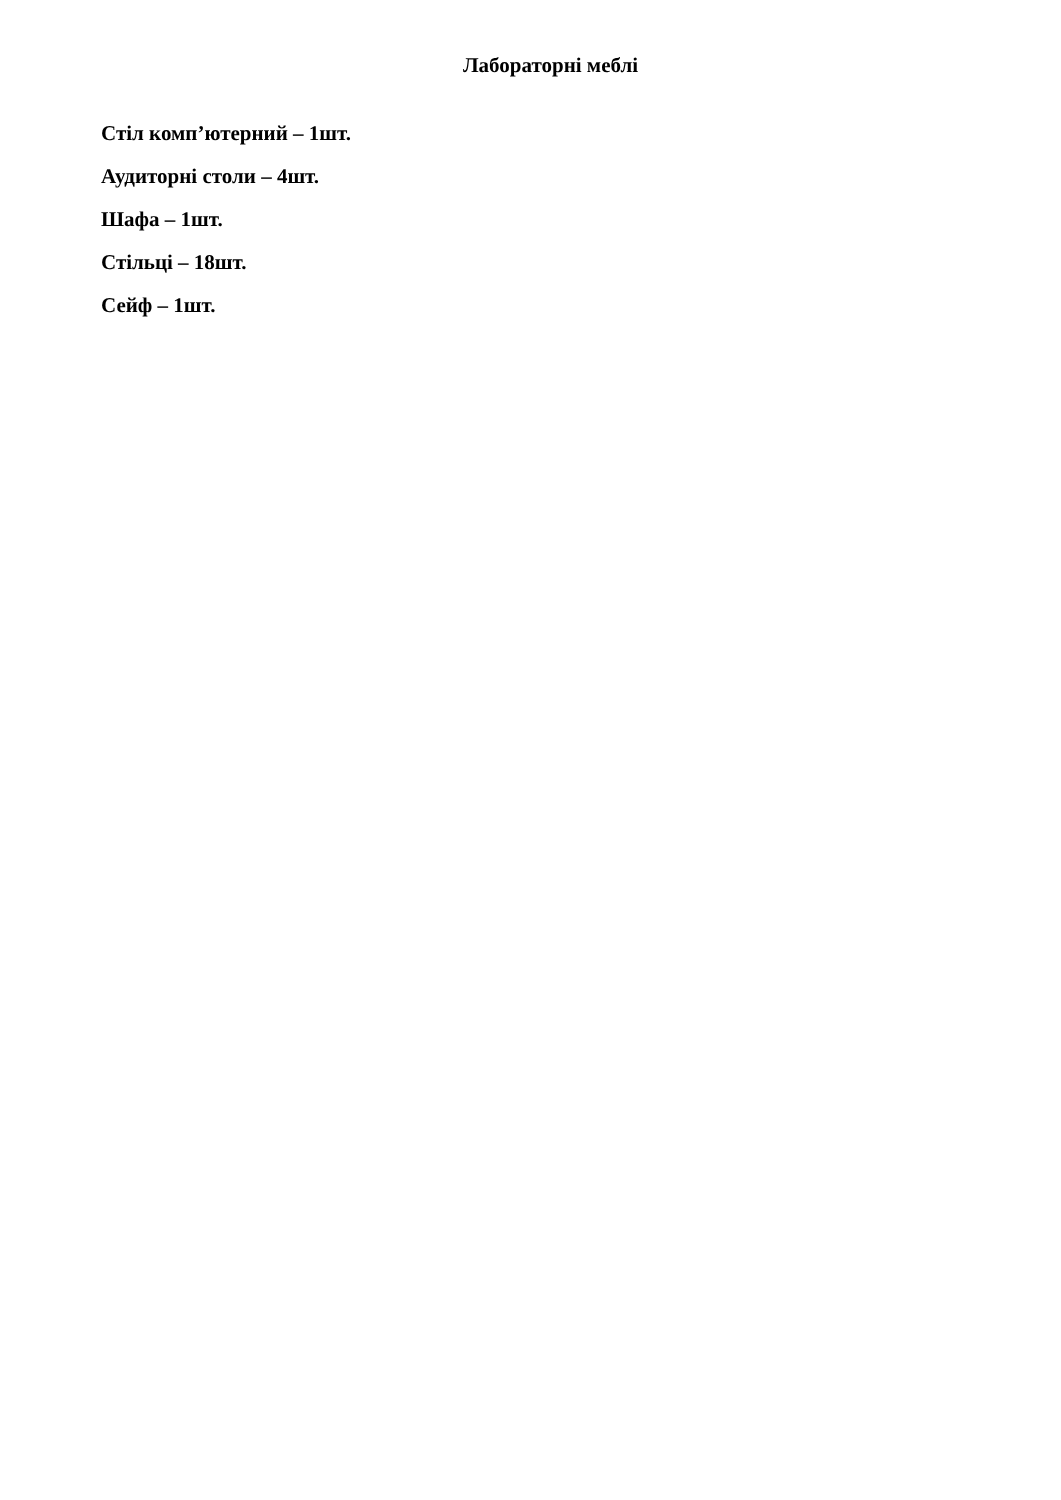Лабораторні меблі
Стіл комп’ютерний – 1шт.
Аудиторні столи – 4шт.
Шафа – 1шт.
Стільці – 18шт.
Сейф – 1шт.